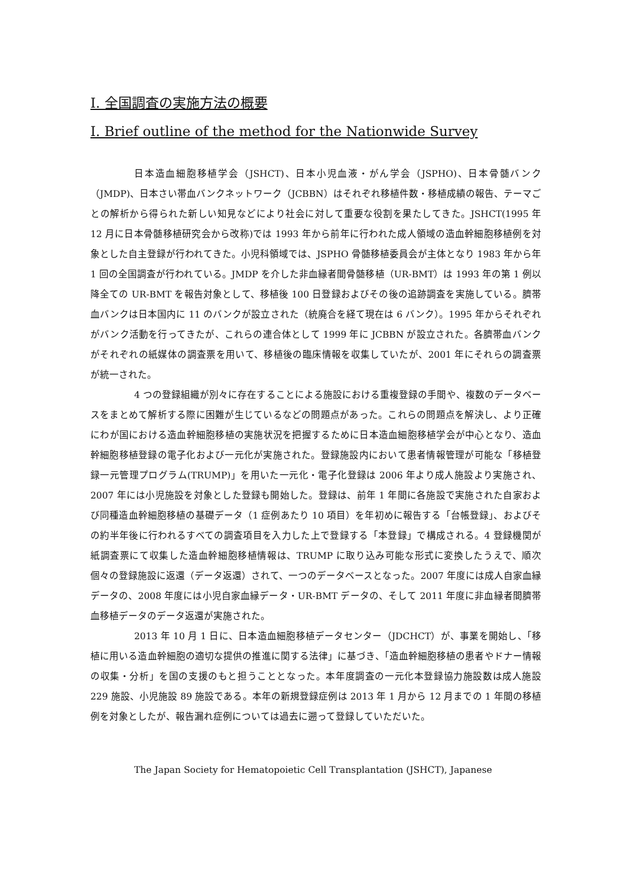I. 全国調査の実施方法の概要
I. Brief outline of the method for the Nationwide Survey
日本造血細胞移植学会（JSHCT)、日本小児血液・がん学会（JSPHO)、日本骨髄バンク（JMDP)、日本さい帯血バンクネットワーク（JCBBN）はそれぞれ移植件数・移植成績の報告、テーマごとの解析から得られた新しい知見などにより社会に対して重要な役割を果たしてきた。JSHCT(1995 年 12 月に日本骨髄移植研究会から改称)では 1993 年から前年に行われた成人領域の造血幹細胞移植例を対象とした自主登録が行われてきた。小児科領域では、JSPHO 骨髄移植委員会が主体となり 1983 年から年 1 回の全国調査が行われている。JMDP を介した非血縁者間骨髄移植（UR-BMT）は 1993 年の第 1 例以降全ての UR-BMT を報告対象として、移植後 100 日登録およびその後の追跡調査を実施している。臍帯血バンクは日本国内に 11 のバンクが設立された（統廃合を経て現在は 6 バンク）。1995 年からそれぞれがバンク活動を行ってきたが、これらの連合体として 1999 年に JCBBN が設立された。各臍帯血バンクがそれぞれの紙媒体の調査票を用いて、移植後の臨床情報を収集していたが、2001 年にそれらの調査票が統一された。
4 つの登録組織が別々に存在することによる施設における重複登録の手間や、複数のデータベースをまとめて解析する際に困難が生じているなどの問題点があった。これらの問題点を解決し、より正確にわが国における造血幹細胞移植の実施状況を把握するために日本造血細胞移植学会が中心となり、造血幹細胞移植登録の電子化および一元化が実施された。登録施設内において患者情報管理が可能な「移植登録一元管理プログラム(TRUMP)」を用いた一元化・電子化登録は 2006 年より成人施設より実施され、2007 年には小児施設を対象とした登録も開始した。登録は、前年 1 年間に各施設で実施された自家および同種造血幹細胞移植の基礎データ（1 症例あたり 10 項目）を年初めに報告する「台帳登録」、およびその約半年後に行われるすべての調査項目を入力した上で登録する「本登録」で構成される。4 登録機関が紙調査票にて収集した造血幹細胞移植情報は、TRUMP に取り込み可能な形式に変換したうえで、順次個々の登録施設に返還（データ返還）されて、一つのデータベースとなった。2007 年度には成人自家血縁データの、2008 年度には小児自家血縁データ・UR-BMT データの、そして 2011 年度に非血縁者間臍帯血移植データのデータ返還が実施された。
2013 年 10 月 1 日に、日本造血細胞移植データセンター（JDCHCT）が、事業を開始し、「移植に用いる造血幹細胞の適切な提供の推進に関する法律」に基づき、「造血幹細胞移植の患者やドナー情報の収集・分析」を国の支援のもと担うこととなった。本年度調査の一元化本登録協力施設数は成人施設 229 施設、小児施設 89 施設である。本年の新規登録症例は 2013 年 1 月から 12 月までの 1 年間の移植例を対象としたが、報告漏れ症例については過去に遡って登録していただいた。
The Japan Society for Hematopoietic Cell Transplantation (JSHCT), Japanese